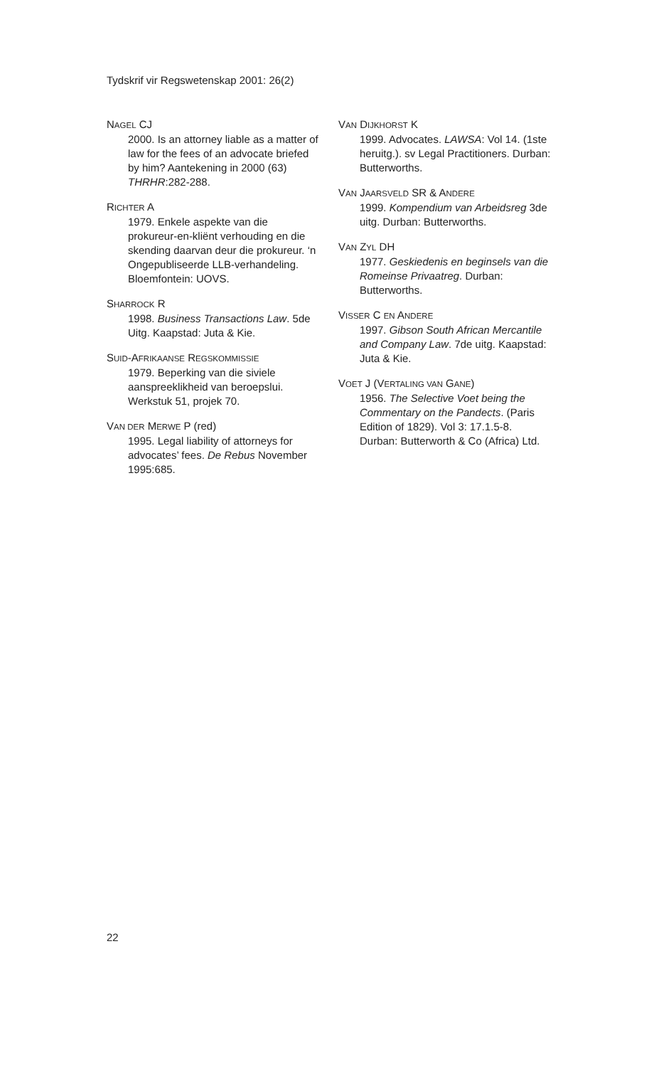Tydskrif vir Regswetenskap 2001: 26(2)
NAGEL CJ
2000. Is an attorney liable as a matter of law for the fees of an advocate briefed by him? Aantekening in 2000 (63) THRHR:282-288.
RICHTER A
1979. Enkele aspekte van die prokureur-en-kliënt verhouding en die skending daarvan deur die prokureur. ‘n Ongepubliseerde LLB-verhandeling. Bloemfontein: UOVS.
SHARROCK R
1998. Business Transactions Law. 5de Uitg. Kaapstad: Juta & Kie.
SUID-AFRIKAANSE REGSKOMMISSIE
1979. Beperking van die siviele aanspreeklikheid van beroepslui. Werkstuk 51, projek 70.
VAN DER MERWE P (red)
1995. Legal liability of attorneys for advocates’ fees. De Rebus November 1995:685.
VAN DIJKHORST K
1999. Advocates. LAWSA: Vol 14. (1ste heruitg.). sv Legal Practitioners. Durban: Butterworths.
VAN JAARSVELD SR & ANDERE
1999. Kompendium van Arbeidsreg 3de uitg. Durban: Butterworths.
VAN ZYL DH
1977. Geskiedenis en beginsels van die Romeinse Privaatreg. Durban: Butterworths.
VISSER C EN ANDERE
1997. Gibson South African Mercantile and Company Law. 7de uitg. Kaapstad: Juta & Kie.
VOET J (VERTALING VAN GANE)
1956. The Selective Voet being the Commentary on the Pandects. (Paris Edition of 1829). Vol 3: 17.1.5-8. Durban: Butterworth & Co (Africa) Ltd.
22